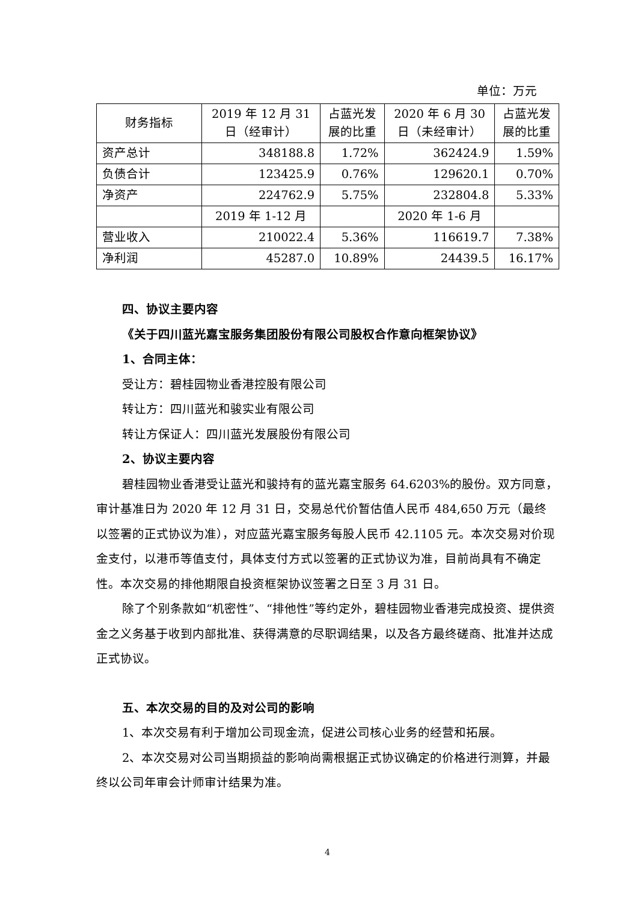单位：万元
| 财务指标 | 2019 年 12 月 31 日（经审计） | 占蓝光发 展的比重 | 2020 年 6 月 30 日（未经审计） | 占蓝光发 展的比重 |
| --- | --- | --- | --- | --- |
| 资产总计 | 348188.8 | 1.72% | 362424.9 | 1.59% |
| 负债合计 | 123425.9 | 0.76% | 129620.1 | 0.70% |
| 净资产 | 224762.9 | 5.75% | 232804.8 | 5.33% |
| | 2019 年 1-12 月 | | 2020 年 1-6 月 | |
| 营业收入 | 210022.4 | 5.36% | 116619.7 | 7.38% |
| 净利润 | 45287.0 | 10.89% | 24439.5 | 16.17% |
四、协议主要内容
《关于四川蓝光嘉宝服务集团股份有限公司股权合作意向框架协议》
1、合同主体：
受让方：碧桂园物业香港控股有限公司
转让方：四川蓝光和骏实业有限公司
转让方保证人：四川蓝光发展股份有限公司
2、协议主要内容
碧桂园物业香港受让蓝光和骏持有的蓝光嘉宝服务 64.6203%的股份。双方同意，审计基准日为 2020 年 12 月 31 日，交易总代价暂估值人民币 484,650 万元（最终以签署的正式协议为准），对应蓝光嘉宝服务每股人民币 42.1105 元。本次交易对价现金支付，以港币等值支付，具体支付方式以签署的正式协议为准，目前尚具有不确定性。本次交易的排他期限自投资框架协议签署之日至 3 月 31 日。
除了个别条款如“机密性”、“排他性”等约定外，碧桂园物业香港完成投资、提供资金之义务基于收到内部批准、获得满意的尽职调结果，以及各方最终磋商、批准并达成正式协议。
五、本次交易的目的及对公司的影响
1、本次交易有利于增加公司现金流，促进公司核心业务的经营和拓展。
2、本次交易对公司当期损益的影响尚需根据正式协议确定的价格进行测算，并最终以公司年审会计师审计结果为准。
4